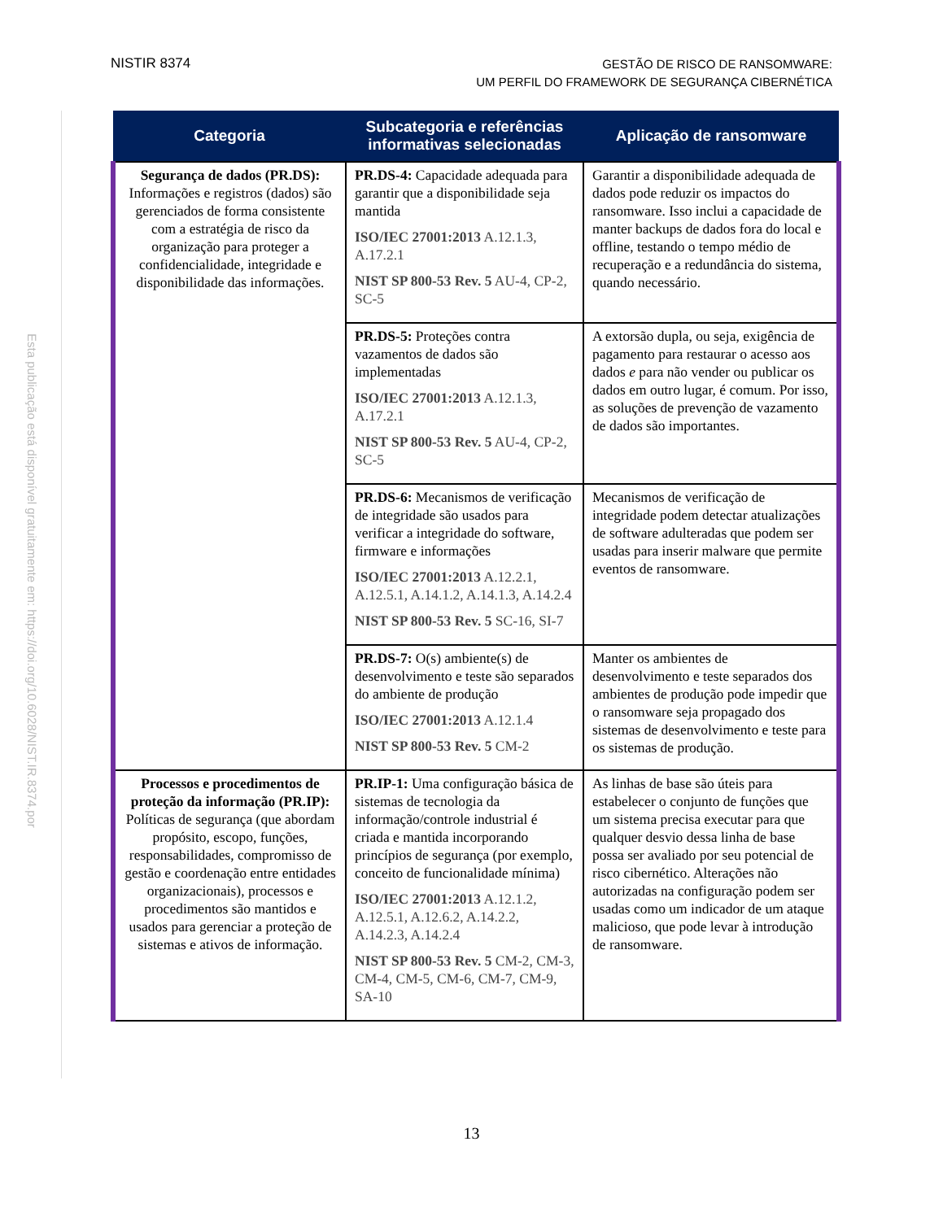NISTIR 8374
GESTÃO DE RISCO DE RANSOMWARE:
UM PERFIL DO FRAMEWORK DE SEGURANÇA CIBERNÉTICA
Esta publicação está disponível gratuitamente em: https://doi.org/10.6028/NIST.IR.8374.por
| Categoria | Subcategoria e referências informativas selecionadas | Aplicação de ransomware |
| --- | --- | --- |
| Segurança de dados (PR.DS): Informações e registros (dados) são gerenciados de forma consistente com a estratégia de risco da organização para proteger a confidencialidade, integridade e disponibilidade das informações. | PR.DS-4: Capacidade adequada para garantir que a disponibilidade seja mantida ISO/IEC 27001:2013 A.12.1.3, A.17.2.1 NIST SP 800-53 Rev. 5 AU-4, CP-2, SC-5 | Garantir a disponibilidade adequada de dados pode reduzir os impactos do ransomware. Isso inclui a capacidade de manter backups de dados fora do local e offline, testando o tempo médio de recuperação e a redundância do sistema, quando necessário. |
| | PR.DS-5: Proteções contra vazamentos de dados são implementadas ISO/IEC 27001:2013 A.12.1.3, A.17.2.1 NIST SP 800-53 Rev. 5 AU-4, CP-2, SC-5 | A extorsão dupla, ou seja, exigência de pagamento para restaurar o acesso aos dados e para não vender ou publicar os dados em outro lugar, é comum. Por isso, as soluções de prevenção de vazamento de dados são importantes. |
| | PR.DS-6: Mecanismos de verificação de integridade são usados para verificar a integridade do software, firmware e informações ISO/IEC 27001:2013 A.12.2.1, A.12.5.1, A.14.1.2, A.14.1.3, A.14.2.4 NIST SP 800-53 Rev. 5 SC-16, SI-7 | Mecanismos de verificação de integridade podem detectar atualizações de software adulteradas que podem ser usadas para inserir malware que permite eventos de ransomware. |
| | PR.DS-7: O(s) ambiente(s) de desenvolvimento e teste são separados do ambiente de produção ISO/IEC 27001:2013 A.12.1.4 NIST SP 800-53 Rev. 5 CM-2 | Manter os ambientes de desenvolvimento e teste separados dos ambientes de produção pode impedir que o ransomware seja propagado dos sistemas de desenvolvimento e teste para os sistemas de produção. |
| Processos e procedimentos de proteção da informação (PR.IP): Políticas de segurança (que abordam propósito, escopo, funções, responsabilidades, compromisso de gestão e coordenação entre entidades organizacionais), processos e procedimentos são mantidos e usados para gerenciar a proteção de sistemas e ativos de informação. | PR.IP-1: Uma configuração básica de sistemas de tecnologia da informação/controle industrial é criada e mantida incorporando princípios de segurança (por exemplo, conceito de funcionalidade mínima) ISO/IEC 27001:2013 A.12.1.2, A.12.5.1, A.12.6.2, A.14.2.2, A.14.2.3, A.14.2.4 NIST SP 800-53 Rev. 5 CM-2, CM-3, CM-4, CM-5, CM-6, CM-7, CM-9, SA-10 | As linhas de base são úteis para estabelecer o conjunto de funções que um sistema precisa executar para que qualquer desvio dessa linha de base possa ser avaliado por seu potencial de risco cibernético. Alterações não autorizadas na configuração podem ser usadas como um indicador de um ataque malicioso, que pode levar à introdução de ransomware. |
13